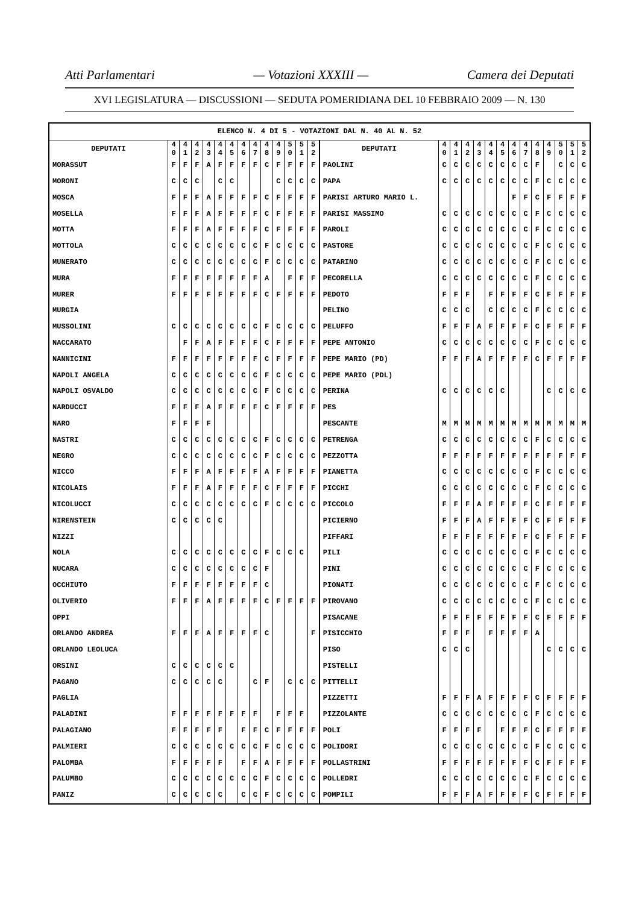Atti Parlamentari — Votazioni XXXIII — Camera dei Deputati
XVI LEGISLATURA — DISCUSSIONI — SEDUTA POMERIDIANA DEL 10 FEBBRAIO 2009 — N. 130
| ELENCO N. 4 DI 5 - VOTAZIONI DAL N. 40 AL N. 52 | | | | | | | | | | | | | | | | | | | | | | | | | | | |
| --- | --- | --- | --- | --- | --- | --- | --- | --- | --- | --- | --- | --- | --- | --- | --- | --- | --- | --- | --- | --- | --- | --- | --- | --- | --- | --- | --- |
| DEPUTATI | 4 0 | 4 1 | 4 2 | 4 3 | 4 4 | 4 5 | 4 6 | 4 7 | 4 8 | 4 9 | 5 0 | 5 1 | 5 2 | DEPUTATI | 4 0 | 4 1 | 4 2 | 4 3 | 4 4 | 4 5 | 4 6 | 4 7 | 4 8 | 4 9 | 5 0 | 5 1 | 5 2 |
| MORASSUT | F | F | F | A | F | F | F | F | C | F | F | F | F | PAOLINI | C | C | C | C | C | C | C | C | F | | C | C | C |
| MORONI | C | C | C | | C | C | | | | C | C | C | C | PAPA | C | C | C | C | C | C | C | C | F | C | C | C | C |
| MOSCA | F | F | F | A | F | F | F | F | C | F | F | F | F | PARISI ARTURO MARIO L. | | | | | | | F | F | C | F | F | F | F |
| MOSELLA | F | F | F | A | F | F | F | F | C | F | F | F | F | PARISI MASSIMO | C | C | C | C | C | C | C | C | F | C | C | C | C |
| MOTTA | F | F | F | A | F | F | F | F | C | F | F | F | F | PAROLI | C | C | C | C | C | C | C | C | F | C | C | C | C |
| MOTTOLA | C | C | C | C | C | C | C | C | F | C | C | C | C | PASTORE | C | C | C | C | C | C | C | C | F | C | C | C | C |
| MUNERATO | C | C | C | C | C | C | C | C | F | C | C | C | C | PATARINO | C | C | C | C | C | C | C | C | F | C | C | C | C |
| MURA | F | F | F | F | F | F | F | F | A | | F | F | F | PECORELLA | C | C | C | C | C | C | C | C | F | C | C | C | C |
| MURER | F | F | F | F | F | F | F | F | C | F | F | F | F | PEDOTO | F | F | F | | F | F | F | F | C | F | F | F | F |
| MURGIA | | | | | | | | | | | | | | PELINO | C | C | C | | C | C | C | C | F | C | C | C | C |
| MUSSOLINI | C | C | C | C | C | C | C | C | F | C | C | C | C | PELUFFO | F | F | F | A | F | F | F | F | C | F | F | F | F |
| NACCARATO | | F | F | A | F | F | F | F | C | F | F | F | F | PEPE ANTONIO | C | C | C | C | C | C | C | C | F | C | C | C | C |
| NANNICINI | F | F | F | F | F | F | F | F | C | F | F | F | F | PEPE MARIO (PD) | F | F | F | A | F | F | F | F | C | F | F | F | F |
| NAPOLI ANGELA | C | C | C | C | C | C | C | C | F | C | C | C | C | PEPE MARIO (PDL) | | | | | | | | | | | | | |
| NAPOLI OSVALDO | C | C | C | C | C | C | C | C | F | C | C | C | C | PERINA | C | C | C | C | C | C | | | | C | C | C | C |
| NARDUCCI | F | F | F | A | F | F | F | F | C | F | F | F | F | PES | | | | | | | | | | | | | |
| NARO | F | F | F | F | | | | | | | | | | PESCANTE | M | M | M | M | M | M | M | M | M | M | M | M | M |
| NASTRI | C | C | C | C | C | C | C | C | F | C | C | C | C | PETRENGA | C | C | C | C | C | C | C | C | F | C | C | C | C |
| NEGRO | C | C | C | C | C | C | C | C | F | C | C | C | C | PEZZOTTA | F | F | F | F | F | F | F | F | F | F | F | F | F |
| NICCO | F | F | F | A | F | F | F | F | A | F | F | F | F | PIANETTA | C | C | C | C | C | C | C | C | F | C | C | C | C |
| NICOLAIS | F | F | F | A | F | F | F | F | C | F | F | F | F | PICCHI | C | C | C | C | C | C | C | C | F | C | C | C | C |
| NICOLUCCI | C | C | C | C | C | C | C | C | F | C | C | C | C | PICCOLO | F | F | F | A | F | F | F | F | C | F | F | F | F |
| NIRENSTEIN | C | C | C | C | C | | | | | | | | | PICIERNO | F | F | F | A | F | F | F | F | C | F | F | F | F |
| NIZZI | | | | | | | | | | | | | | PIFFARI | F | F | F | F | F | F | F | F | C | F | F | F | F |
| NOLA | C | C | C | C | C | C | C | C | F | C | C | C | | PILI | C | C | C | C | C | C | C | C | F | C | C | C | C |
| NUCARA | C | C | C | C | C | C | C | C | F | | | | | PINI | C | C | C | C | C | C | C | C | F | C | C | C | C |
| OCCHIUTO | F | F | F | F | F | F | F | F | C | | | | | PIONATI | C | C | C | C | C | C | C | C | F | C | C | C | C |
| OLIVERIO | F | F | F | A | F | F | F | F | C | F | F | F | F | PIROVANO | C | C | C | C | C | C | C | C | F | C | C | C | C |
| OPPI | | | | | | | | | | | | | | PISACANE | F | F | F | F | F | F | F | F | C | F | F | F | F |
| ORLANDO ANDREA | F | F | F | A | F | F | F | F | C | | | | F | PISICCHIO | F | F | F | | F | F | F | F | A | | | | |
| ORLANDO LEOLUCA | | | | | | | | | | | | | | PISO | C | C | C | | | | | | | C | C | C | C |
| ORSINI | C | C | C | C | C | C | | | | | | | | PISTELLI | | | | | | | | | | | | | |
| PAGANO | C | C | C | C | C | | | C | F | | C | C | C | PITTELLI | | | | | | | | | | | | | |
| PAGLIA | | | | | | | | | | | | | | PIZZETTI | F | F | F | A | F | F | F | F | C | F | F | F | F |
| PALADINI | F | F | F | F | F | F | F | F | | F | F | F | | PIZZOLANTE | C | C | C | C | C | C | C | C | F | C | C | C | C |
| PALAGIANO | F | F | F | F | F | | F | F | C | F | F | F | F | POLI | F | F | F | F | | F | F | F | C | F | F | F | F |
| PALMIERI | C | C | C | C | C | C | C | C | F | C | C | C | C | POLIDORI | C | C | C | C | C | C | C | C | F | C | C | C | C |
| PALOMBA | F | F | F | F | F | | F | F | A | F | F | F | F | POLLASTRINI | F | F | F | F | F | F | F | F | C | F | F | F | F |
| PALUMBO | C | C | C | C | C | C | C | C | F | C | C | C | C | POLLEDRI | C | C | C | C | C | C | C | C | F | C | C | C | C |
| PANIZ | C | C | C | C | C | | C | C | F | C | C | C | C | POMPILI | F | F | F | A | F | F | F | F | C | F | F | F | F |